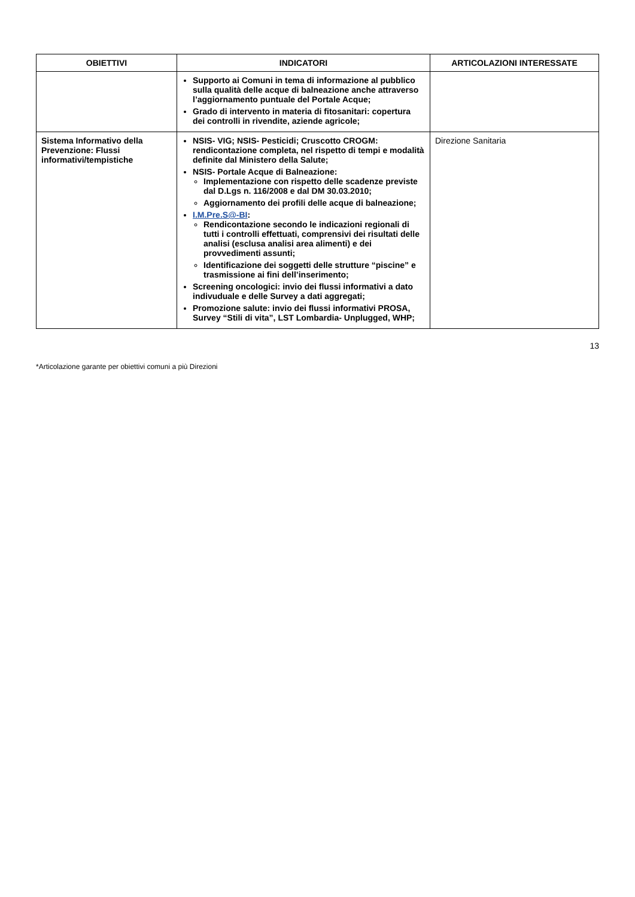| OBIETTIVI | INDICATORI | ARTICOLAZIONI INTERESSATE |
| --- | --- | --- |
| | Supporto ai Comuni in tema di informazione al pubblico sulla qualità delle acque di balneazione anche attraverso l’aggiornamento puntuale del Portale Acque; Grado di intervento in materia di fitosanitari: copertura dei controlli in rivendite, aziende agricole; | |
| Sistema Informativo della Prevenzione: Flussi informativi/tempistiche | NSIS- VIG; NSIS- Pesticidi; Cruscotto CROGM: rendicontazione completa, nel rispetto di tempi e modalità definite dal Ministero della Salute; NSIS- Portale Acque di Balneazione: Implementazione con rispetto delle scadenze previste dal D.Lgs n. 116/2008 e dal DM 30.03.2010; Aggiornamento dei profili delle acque di balneazione; I.M.Pre.S@-BI : Rendicontazione secondo le indicazioni regionali di tutti i controlli effettuati, comprensivi dei risultati delle analisi (esclusa analisi area alimenti) e dei provvedimenti assunti; Identificazione dei soggetti delle strutture “piscine” e trasmissione ai fini dell’inserimento; Screening oncologici: invio dei flussi informativi a dato indivuduale e delle Survey a dati aggregati; Promozione salute: invio dei flussi informativi PROSA, Survey “Stili di vita”, LST Lombardia- Unplugged, WHP; | Direzione Sanitaria |
13
*Articolazione garante per obiettivi comuni a più Direzioni